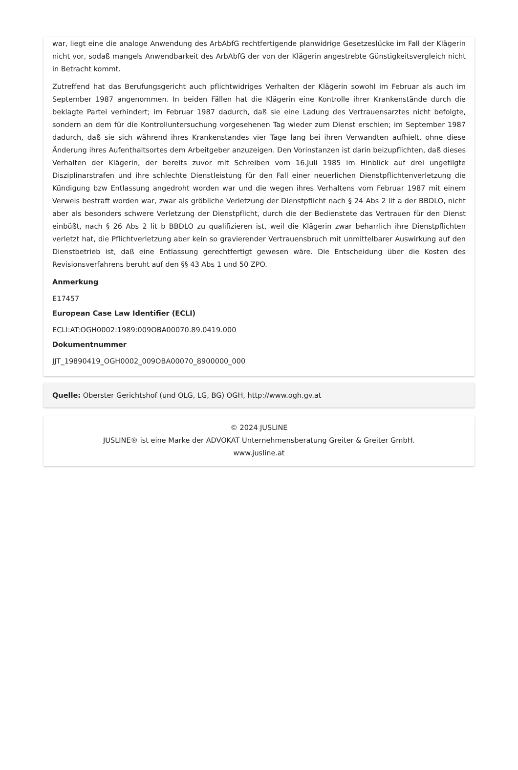war, liegt eine die analoge Anwendung des ArbAbfG rechtfertigende planwidrige Gesetzeslücke im Fall der Klägerin nicht vor, sodaß mangels Anwendbarkeit des ArbAbfG der von der Klägerin angestrebte Günstigkeitsvergleich nicht in Betracht kommt.
Zutreffend hat das Berufungsgericht auch pflichtwidriges Verhalten der Klägerin sowohl im Februar als auch im September 1987 angenommen. In beiden Fällen hat die Klägerin eine Kontrolle ihrer Krankenstände durch die beklagte Partei verhindert; im Februar 1987 dadurch, daß sie eine Ladung des Vertrauensarztes nicht befolgte, sondern an dem für die Kontrolluntersuchung vorgesehenen Tag wieder zum Dienst erschien; im September 1987 dadurch, daß sie sich während ihres Krankenstandes vier Tage lang bei ihren Verwandten aufhielt, ohne diese Änderung ihres Aufenthaltsortes dem Arbeitgeber anzuzeigen. Den Vorinstanzen ist darin beizupflichten, daß dieses Verhalten der Klägerin, der bereits zuvor mit Schreiben vom 16.Juli 1985 im Hinblick auf drei ungetilgte Disziplinarstrafen und ihre schlechte Dienstleistung für den Fall einer neuerlichen Dienstpflichtenverletzung die Kündigung bzw Entlassung angedroht worden war und die wegen ihres Verhaltens vom Februar 1987 mit einem Verweis bestraft worden war, zwar als gröbliche Verletzung der Dienstpflicht nach § 24 Abs 2 lit a der BBDLO, nicht aber als besonders schwere Verletzung der Dienstpflicht, durch die der Bedienstete das Vertrauen für den Dienst einbüßt, nach § 26 Abs 2 lit b BBDLO zu qualifizieren ist, weil die Klägerin zwar beharrlich ihre Dienstpflichten verletzt hat, die Pflichtverletzung aber kein so gravierender Vertrauensbruch mit unmittelbarer Auswirkung auf den Dienstbetrieb ist, daß eine Entlassung gerechtfertigt gewesen wäre. Die Entscheidung über die Kosten des Revisionsverfahrens beruht auf den §§ 43 Abs 1 und 50 ZPO.
Anmerkung
E17457
European Case Law Identifier (ECLI)
ECLI:AT:OGH0002:1989:009OBA00070.89.0419.000
Dokumentnummer
JJT_19890419_OGH0002_009OBA00070_8900000_000
Quelle: Oberster Gerichtshof (und OLG, LG, BG) OGH, http://www.ogh.gv.at
© 2024 JUSLINE
JUSLINE® ist eine Marke der ADVOKAT Unternehmensberatung Greiter & Greiter GmbH.
www.jusline.at